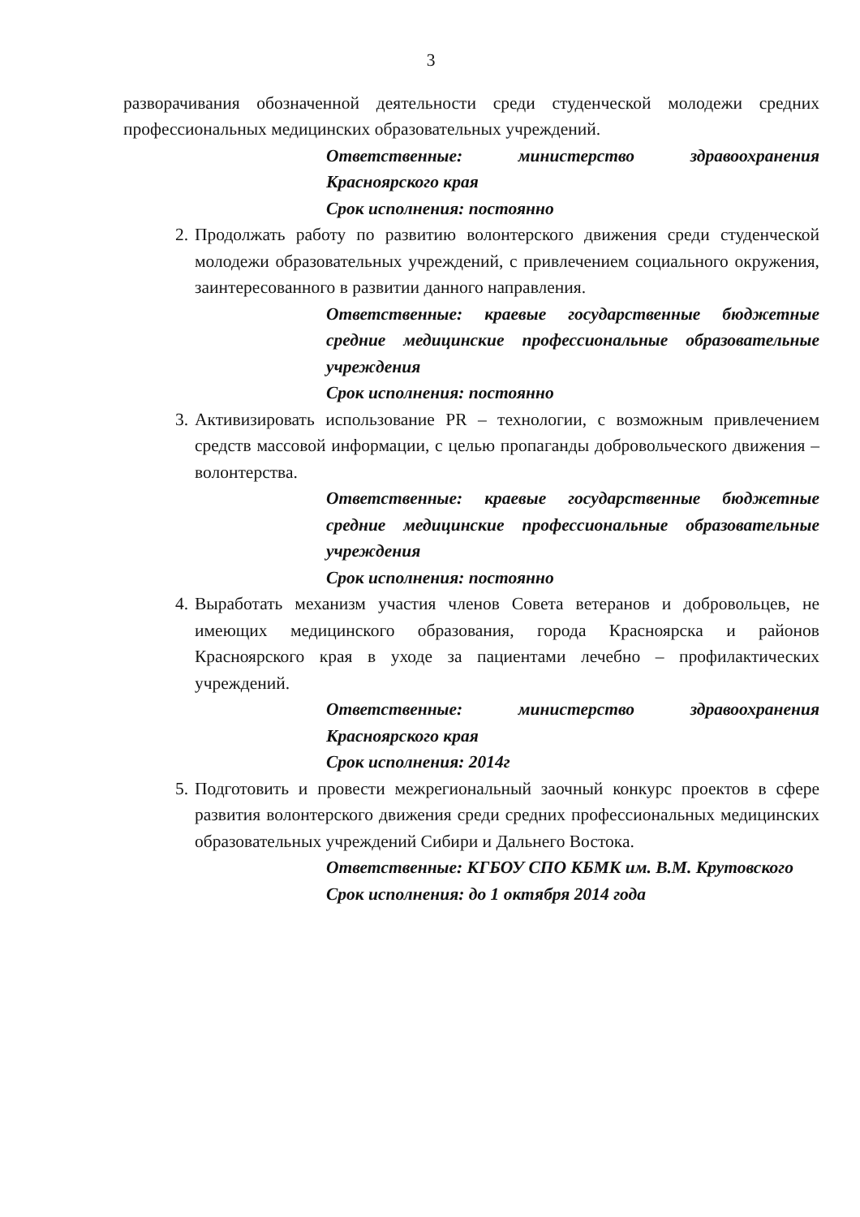3
разворачивания обозначенной деятельности среди студенческой молодежи средних профессиональных медицинских образовательных учреждений.
Ответственные: министерство здравоохранения Красноярского края
Срок исполнения: постоянно
2. Продолжать работу по развитию волонтерского движения среди студенческой молодежи образовательных учреждений, с привлечением социального окружения, заинтересованного в развитии данного направления.
Ответственные: краевые государственные бюджетные средние медицинские профессиональные образовательные учреждения
Срок исполнения: постоянно
3. Активизировать использование PR – технологии, с возможным привлечением средств массовой информации, с целью пропаганды добровольческого движения – волонтерства.
Ответственные: краевые государственные бюджетные средние медицинские профессиональные образовательные учреждения
Срок исполнения: постоянно
4. Выработать механизм участия членов Совета ветеранов и добровольцев, не имеющих медицинского образования, города Красноярска и районов Красноярского края в уходе за пациентами лечебно – профилактических учреждений.
Ответственные: министерство здравоохранения Красноярского края
Срок исполнения: 2014г
5. Подготовить и провести межрегиональный заочный конкурс проектов в сфере развития волонтерского движения среди средних профессиональных медицинских образовательных учреждений Сибири и Дальнего Востока.
Ответственные: КГБОУ СПО КБМК им. В.М. Крутовского
Срок исполнения: до 1 октября 2014 года